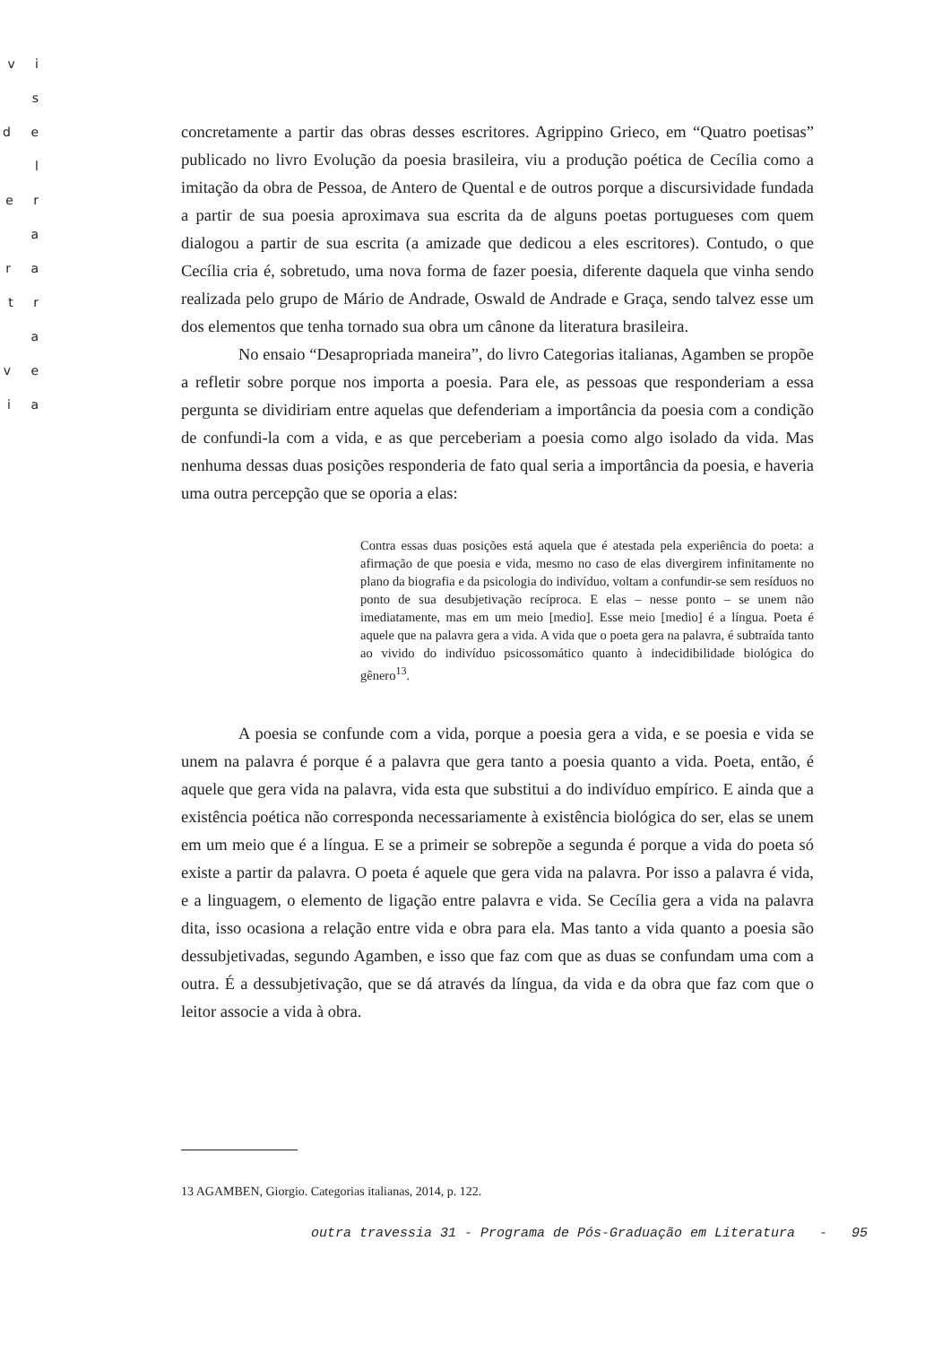v i s
d e l
e r a
r a
t r a
v e
i a
concretamente a partir das obras desses escritores. Agrippino Grieco, em “Quatro poetisas” publicado no livro Evolução da poesia brasileira, viu a produção poética de Cecília como a imitação da obra de Pessoa, de Antero de Quental e de outros porque a discursividade fundada a partir de sua poesia aproximava sua escrita da de alguns poetas portugueses com quem dialogou a partir de sua escrita (a amizade que dedicou a eles escritores). Contudo, o que Cecília cria é, sobretudo, uma nova forma de fazer poesia, diferente daquela que vinha sendo realizada pelo grupo de Mário de Andrade, Oswald de Andrade e Graça, sendo talvez esse um dos elementos que tenha tornado sua obra um cânone da literatura brasileira.
No ensaio “Desapropriada maneira”, do livro Categorias italianas, Agamben se propõe a refletir sobre porque nos importa a poesia. Para ele, as pessoas que responderiam a essa pergunta se dividiriam entre aquelas que defenderiam a importância da poesia com a condição de confundi-la com a vida, e as que perceberiam a poesia como algo isolado da vida. Mas nenhuma dessas duas posições responderia de fato qual seria a importância da poesia, e haveria uma outra percepção que se oporia a elas:
Contra essas duas posições está aquela que é atestada pela experiência do poeta: a afirmação de que poesia e vida, mesmo no caso de elas divergirem infinitamente no plano da biografia e da psicologia do indivíduo, voltam a confundir-se sem resíduos no ponto de sua desubjetivação recíproca. E elas – nesse ponto – se unem não imediatamente, mas em um meio [medio]. Esse meio [medio] é a língua. Poeta é aquele que na palavra gera a vida. A vida que o poeta gera na palavra, é subtraída tanto ao vivido do indivíduo psicossomático quanto à indecidibilidade biológica do gênero<sup>13</sup>.
A poesia se confunde com a vida, porque a poesia gera a vida, e se poesia e vida se unem na palavra é porque é a palavra que gera tanto a poesia quanto a vida. Poeta, então, é aquele que gera vida na palavra, vida esta que substitui a do indivíduo empírico. E ainda que a existência poética não corresponda necessariamente à existência biológica do ser, elas se unem em um meio que é a língua. E se a primeir se sobrepõe a segunda é porque a vida do poeta só existe a partir da palavra. O poeta é aquele que gera vida na palavra. Por isso a palavra é vida, e a linguagem, o elemento de ligação entre palavra e vida. Se Cecília gera a vida na palavra dita, isso ocasiona a relação entre vida e obra para ela. Mas tanto a vida quanto a poesia são dessubjetivadas, segundo Agamben, e isso que faz com que as duas se confundam uma com a outra. É a dessubjetivação, que se dá através da língua, da vida e da obra que faz com que o leitor associe a vida à obra.
13 AGAMBEN, Giorgio. Categorias italianas, 2014, p. 122.
outra travessia 31 - Programa de Pós-Graduação em Literatura - 95